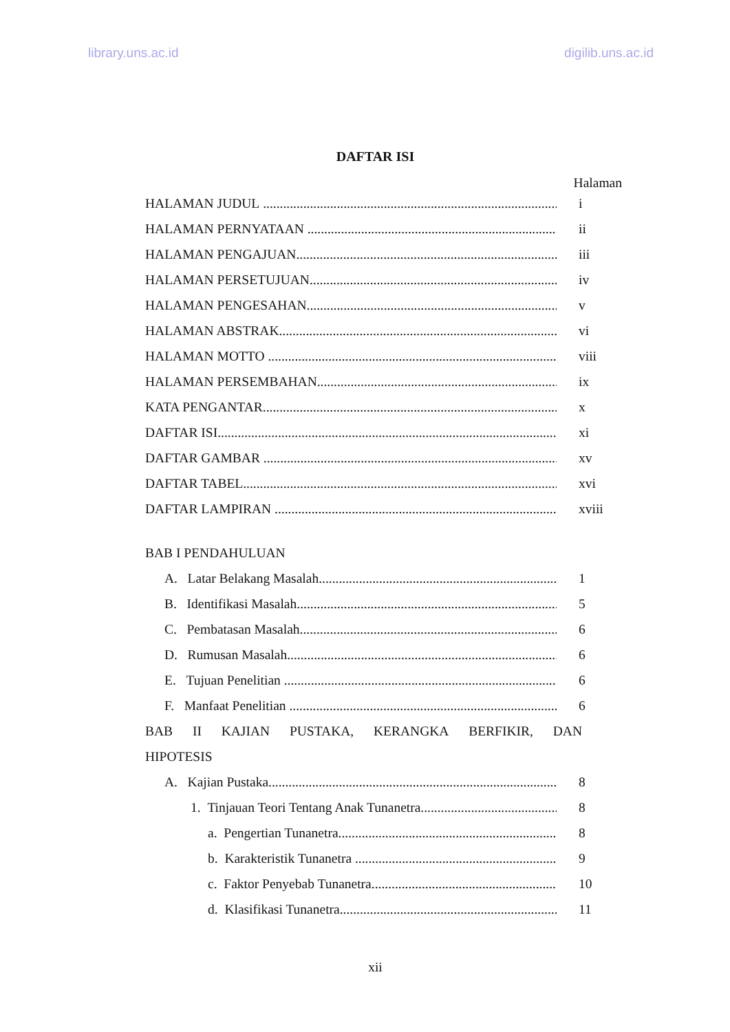library.uns.ac.id digilib.uns.ac.id
DAFTAR ISI
Halaman
HALAMAN JUDUL i
HALAMAN PERNYATAAN ii
HALAMAN PENGAJUAN iii
HALAMAN PERSETUJUAN iv
HALAMAN PENGESAHAN v
HALAMAN ABSTRAK vi
HALAMAN MOTTO viii
HALAMAN PERSEMBAHAN ix
KATA PENGANTAR x
DAFTAR ISI xi
DAFTAR GAMBAR xv
DAFTAR TABEL xvi
DAFTAR LAMPIRAN xviii
BAB I PENDAHULUAN
A. Latar Belakang Masalah 1
B. Identifikasi Masalah 5
C. Pembatasan Masalah 6
D. Rumusan Masalah 6
E. Tujuan Penelitian 6
F. Manfaat Penelitian 6
BAB II KAJIAN PUSTAKA, KERANGKA BERFIKIR, DAN
HIPOTESIS
A. Kajian Pustaka 8
1. Tinjauan Teori Tentang Anak Tunanetra 8
a. Pengertian Tunanetra 8
b. Karakteristik Tunanetra 9
c. Faktor Penyebab Tunanetra 10
d. Klasifikasi Tunanetra 11
xii